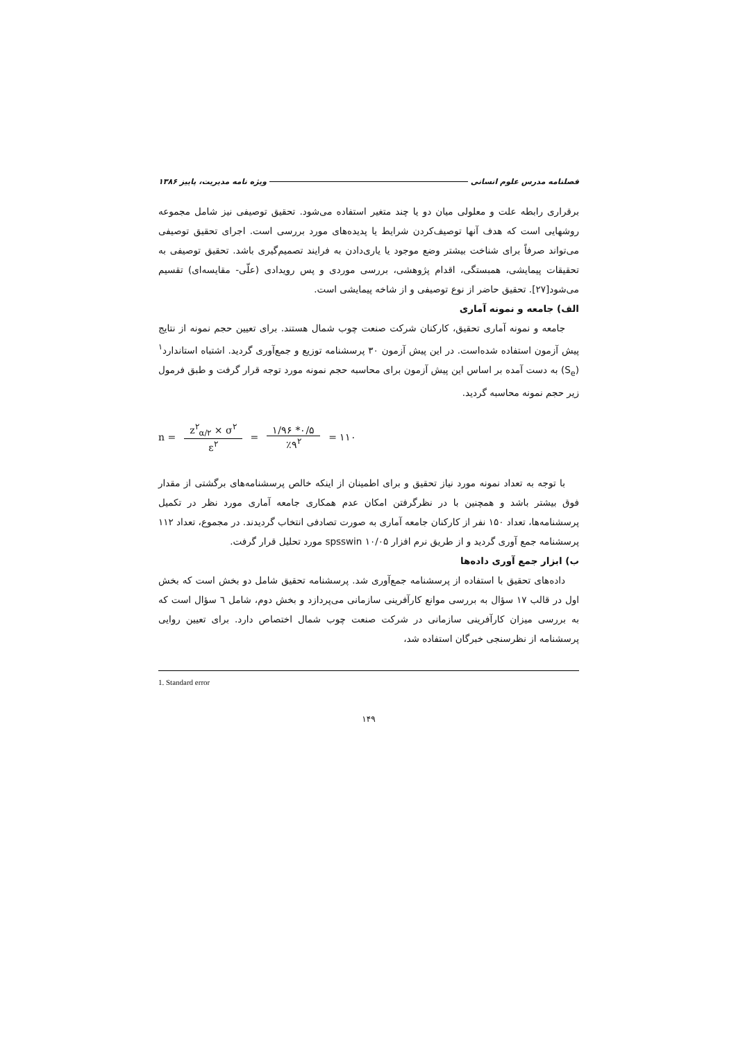فصلنامه مدرس علوم انسانی ویژه نامه مدیریت، پاییز ۱۳۸۶
برقراری رابطه علت و معلولی میان دو یا چند متغیر استفاده می‌شود. تحقیق توصیفی نیز شامل مجموعه روشهایی است که هدف آنها توصیف‌کردن شرایط یا پدیده‌های مورد بررسی است. اجرای تحقیق توصیفی می‌تواند صرفاً برای شناخت بیشتر وضع موجود یا یاری‌دادن به فرایند تصمیم‌گیری باشد. تحقیق توصیفی به تحقیقات پیمایشی، همبستگی، اقدام پژوهشی، بررسی موردی و پس رویدادی (علّی- مقایسه‌ای) تقسیم می‌شود[۲۷]. تحقیق حاضر از نوع توصیفی و از شاخه پیمایشی است.
الف) جامعه و نمونه آماری
جامعه و نمونه آماری تحقیق، کارکنان شرکت صنعت چوب شمال هستند. برای تعیین حجم نمونه از نتایج پیش آزمون استفاده شده‌است. در این پیش آزمون ۳۰ پرسشنامه توزیع و جمع‌آوری گردید. اشتباه استاندارد<sup>۱</sup> (S<sub>e</sub>) به دست آمده بر اساس این پیش آزمون برای محاسبه حجم نمونه مورد توجه قرار گرفت و طبق فرمول زیر حجم نمونه محاسبه گردید.
n = z<sup>۲</sup><sub>α/۲</sub> × σ<sup>۲</sup> ε<sup>۲</sup> = ۱/۹۶ *۰/۵ ٪۹<sup>۲</sup> = ۱۱۰
با توجه به تعداد نمونه مورد نیاز تحقیق و برای اطمینان از اینکه خالص پرسشنامه‌های برگشتی از مقدار فوق بیشتر باشد و همچنین با در نظرگرفتن امکان عدم همکاری جامعه آماری مورد نظر در تکمیل پرسشنامه‌ها، تعداد ۱۵۰ نفر از کارکنان جامعه آماری به صورت تصادفی انتخاب گردیدند. در مجموع، تعداد ۱۱۲ پرسشنامه جمع آوری گردید و از طریق نرم افزار spsswin ۱۰/۰۵ مورد تحلیل قرار گرفت.
ب) ابزار جمع آوری داده‌ها
داده‌های تحقیق با استفاده از پرسشنامه جمع‌آوری شد. پرسشنامه تحقیق شامل دو بخش است که بخش اول در قالب ۱۷ سؤال به بررسی موانع کارآفرینی سازمانی می‌پردازد و بخش دوم، شامل ٦ سؤال است که به بررسی میزان کارآفرینی سازمانی در شرکت صنعت چوب شمال اختصاص دارد. برای تعیین روایی پرسشنامه از نظرسنجی خبرگان استفاده شد،
1. Standard error
۱۴۹